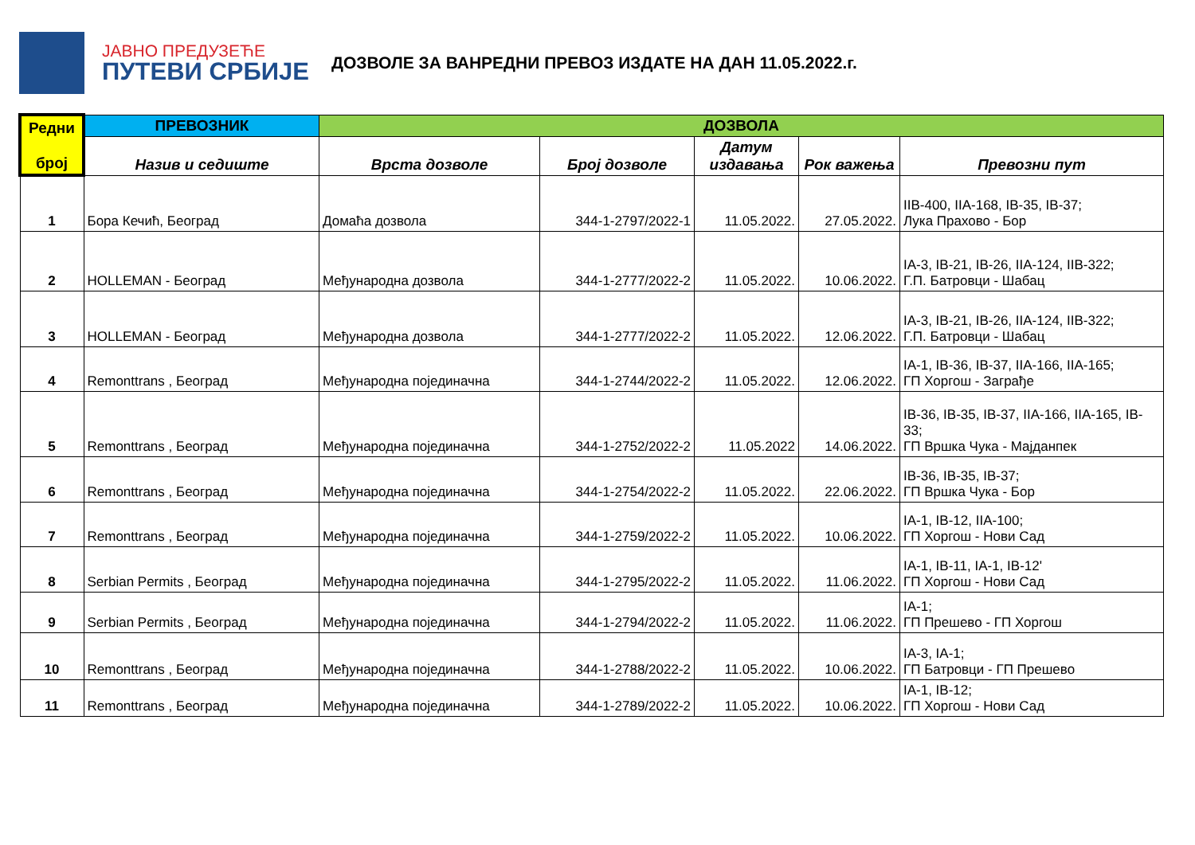ЈАВНО ПРЕДУЗЕЋЕ
ПУТЕВИ СРБИЈЕ
ДОЗВОЛЕ ЗА ВАНРЕДНИ ПРЕВОЗ ИЗДАТЕ НА ДАН 11.05.2022.г.
| Редни број | ПРЕВОЗНИК | ДОЗВОЛА | | | | |
| --- | --- | --- | --- | --- | --- | --- |
| | Назив и седиште | Врста дозволе | Број дозволе | Датум издавања | Рок важења | Превозни пут |
| 1 | Бора Кечић, Београд | Домаћа дозвола | 344-1-2797/2022-1 | 11.05.2022. | 27.05.2022. | IIB-400, IIA-168, IB-35, IB-37; Лука Прахово - Бор |
| 2 | HOLLEMAN - Београд | Међународна дозвола | 344-1-2777/2022-2 | 11.05.2022. | 10.06.2022. | IA-3, IB-21, IB-26, IIA-124, IIB-322; Г.П. Батровци - Шабац |
| 3 | HOLLEMAN - Београд | Међународна дозвола | 344-1-2777/2022-2 | 11.05.2022. | 12.06.2022. | IA-3, IB-21, IB-26, IIA-124, IIB-322; Г.П. Батровци - Шабац |
| 4 | Remonttrans , Београд | Међународна појединачна | 344-1-2744/2022-2 | 11.05.2022. | 12.06.2022. | IA-1, IB-36, IB-37, IIA-166, IIA-165; ГП Хоргош - Заграђе |
| 5 | Remonttrans , Београд | Међународна појединачна | 344-1-2752/2022-2 | 11.05.2022 | 14.06.2022. | IB-36, IB-35, IB-37, IIA-166, IIA-165, IB-33; ГП Вршка Чука - Мајданпек |
| 6 | Remonttrans , Београд | Међународна појединачна | 344-1-2754/2022-2 | 11.05.2022. | 22.06.2022. | IB-36, IB-35, IB-37; ГП Вршка Чука - Бор |
| 7 | Remonttrans , Београд | Међународна појединачна | 344-1-2759/2022-2 | 11.05.2022. | 10.06.2022. | IA-1, IB-12, IIA-100; ГП Хоргош - Нови Сад |
| 8 | Serbian Permits , Београд | Међународна појединачна | 344-1-2795/2022-2 | 11.05.2022. | 11.06.2022. | IA-1, IB-11, IA-1, IB-12' ГП Хоргош - Нови Сад |
| 9 | Serbian Permits , Београд | Међународна појединачна | 344-1-2794/2022-2 | 11.05.2022. | 11.06.2022. | IA-1; ГП Прешево - ГП Хоргош |
| 10 | Remonttrans , Београд | Међународна појединачна | 344-1-2788/2022-2 | 11.05.2022. | 10.06.2022. | IA-3, IA-1; ГП Батровци - ГП Прешево |
| 11 | Remonttrans , Београд | Међународна појединачна | 344-1-2789/2022-2 | 11.05.2022. | 10.06.2022. | IA-1, IB-12; ГП Хоргош - Нови Сад |